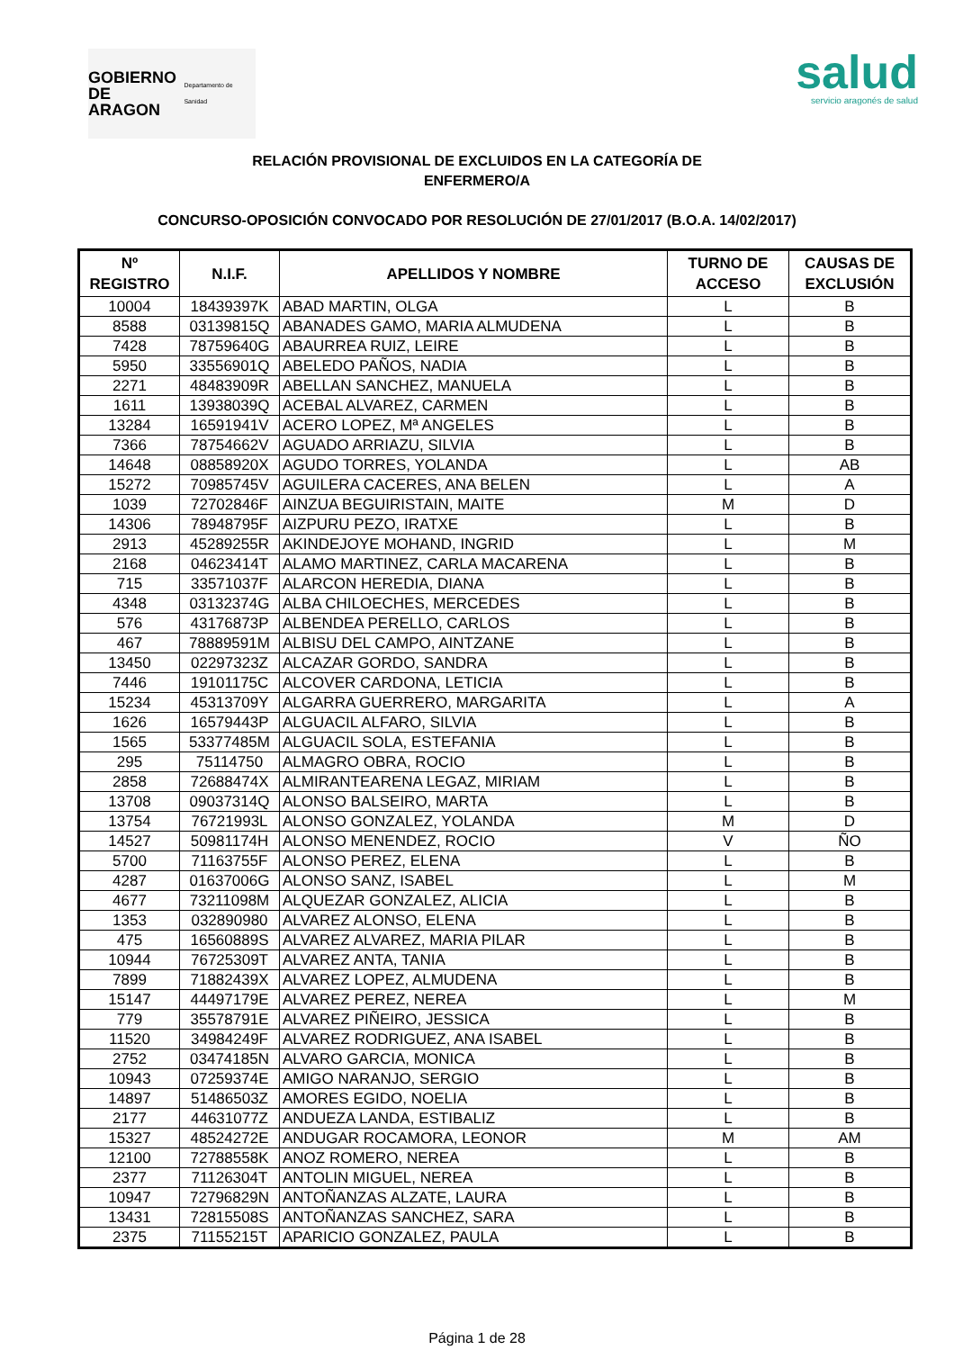GOBIERNO
DE ARAGON
Departamento de Sanidad
salud
servicio aragonés de salud
RELACIÓN PROVISIONAL DE EXCLUIDOS EN LA CATEGORÍA DE
ENFERMERO/A
CONCURSO-OPOSICIÓN CONVOCADO POR RESOLUCIÓN DE 27/01/2017 (B.O.A. 14/02/2017)
| Nº REGISTRO | N.I.F. | APELLIDOS Y NOMBRE | TURNO DE ACCESO | CAUSAS DE EXCLUSIÓN |
| --- | --- | --- | --- | --- |
| 10004 | 18439397K | ABAD MARTIN, OLGA | L | B |
| 8588 | 03139815Q | ABANADES GAMO, MARIA ALMUDENA | L | B |
| 7428 | 78759640G | ABAURREA RUIZ, LEIRE | L | B |
| 5950 | 33556901Q | ABELEDO PAÑOS, NADIA | L | B |
| 2271 | 48483909R | ABELLAN SANCHEZ, MANUELA | L | B |
| 1611 | 13938039Q | ACEBAL ALVAREZ, CARMEN | L | B |
| 13284 | 16591941V | ACERO LOPEZ, Mª ANGELES | L | B |
| 7366 | 78754662V | AGUADO ARRIAZU, SILVIA | L | B |
| 14648 | 08858920X | AGUDO TORRES, YOLANDA | L | AB |
| 15272 | 70985745V | AGUILERA CACERES, ANA BELEN | L | A |
| 1039 | 72702846F | AINZUA BEGUIRISTAIN, MAITE | M | D |
| 14306 | 78948795F | AIZPURU PEZO, IRATXE | L | B |
| 2913 | 45289255R | AKINDEJOYE MOHAND, INGRID | L | M |
| 2168 | 04623414T | ALAMO MARTINEZ, CARLA MACARENA | L | B |
| 715 | 33571037F | ALARCON HEREDIA, DIANA | L | B |
| 4348 | 03132374G | ALBA CHILOECHES, MERCEDES | L | B |
| 576 | 43176873P | ALBENDEA PERELLO, CARLOS | L | B |
| 467 | 78889591M | ALBISU DEL CAMPO, AINTZANE | L | B |
| 13450 | 02297323Z | ALCAZAR GORDO, SANDRA | L | B |
| 7446 | 19101175C | ALCOVER CARDONA, LETICIA | L | B |
| 15234 | 45313709Y | ALGARRA GUERRERO, MARGARITA | L | A |
| 1626 | 16579443P | ALGUACIL ALFARO, SILVIA | L | B |
| 1565 | 53377485M | ALGUACIL SOLA, ESTEFANIA | L | B |
| 295 | 75114750 | ALMAGRO OBRA, ROCIO | L | B |
| 2858 | 72688474X | ALMIRANTEARENA LEGAZ, MIRIAM | L | B |
| 13708 | 09037314Q | ALONSO BALSEIRO, MARTA | L | B |
| 13754 | 76721993L | ALONSO GONZALEZ, YOLANDA | M | D |
| 14527 | 50981174H | ALONSO MENENDEZ, ROCIO | V | ÑO |
| 5700 | 71163755F | ALONSO PEREZ, ELENA | L | B |
| 4287 | 01637006G | ALONSO SANZ, ISABEL | L | M |
| 4677 | 73211098M | ALQUEZAR GONZALEZ, ALICIA | L | B |
| 1353 | 032890980 | ALVAREZ ALONSO, ELENA | L | B |
| 475 | 16560889S | ALVAREZ ALVAREZ, MARIA PILAR | L | B |
| 10944 | 76725309T | ALVAREZ ANTA, TANIA | L | B |
| 7899 | 71882439X | ALVAREZ LOPEZ, ALMUDENA | L | B |
| 15147 | 44497179E | ALVAREZ PEREZ, NEREA | L | M |
| 779 | 35578791E | ALVAREZ PIÑEIRO, JESSICA | L | B |
| 11520 | 34984249F | ALVAREZ RODRIGUEZ, ANA ISABEL | L | B |
| 2752 | 03474185N | ALVARO GARCIA, MONICA | L | B |
| 10943 | 07259374E | AMIGO NARANJO, SERGIO | L | B |
| 14897 | 51486503Z | AMORES EGIDO, NOELIA | L | B |
| 2177 | 44631077Z | ANDUEZA LANDA, ESTIBALIZ | L | B |
| 15327 | 48524272E | ANDUGAR ROCAMORA, LEONOR | M | AM |
| 12100 | 72788558K | ANOZ ROMERO, NEREA | L | B |
| 2377 | 71126304T | ANTOLIN MIGUEL, NEREA | L | B |
| 10947 | 72796829N | ANTOÑANZAS ALZATE, LAURA | L | B |
| 13431 | 72815508S | ANTOÑANZAS SANCHEZ, SARA | L | B |
| 2375 | 71155215T | APARICIO GONZALEZ, PAULA | L | B |
Página 1 de 28